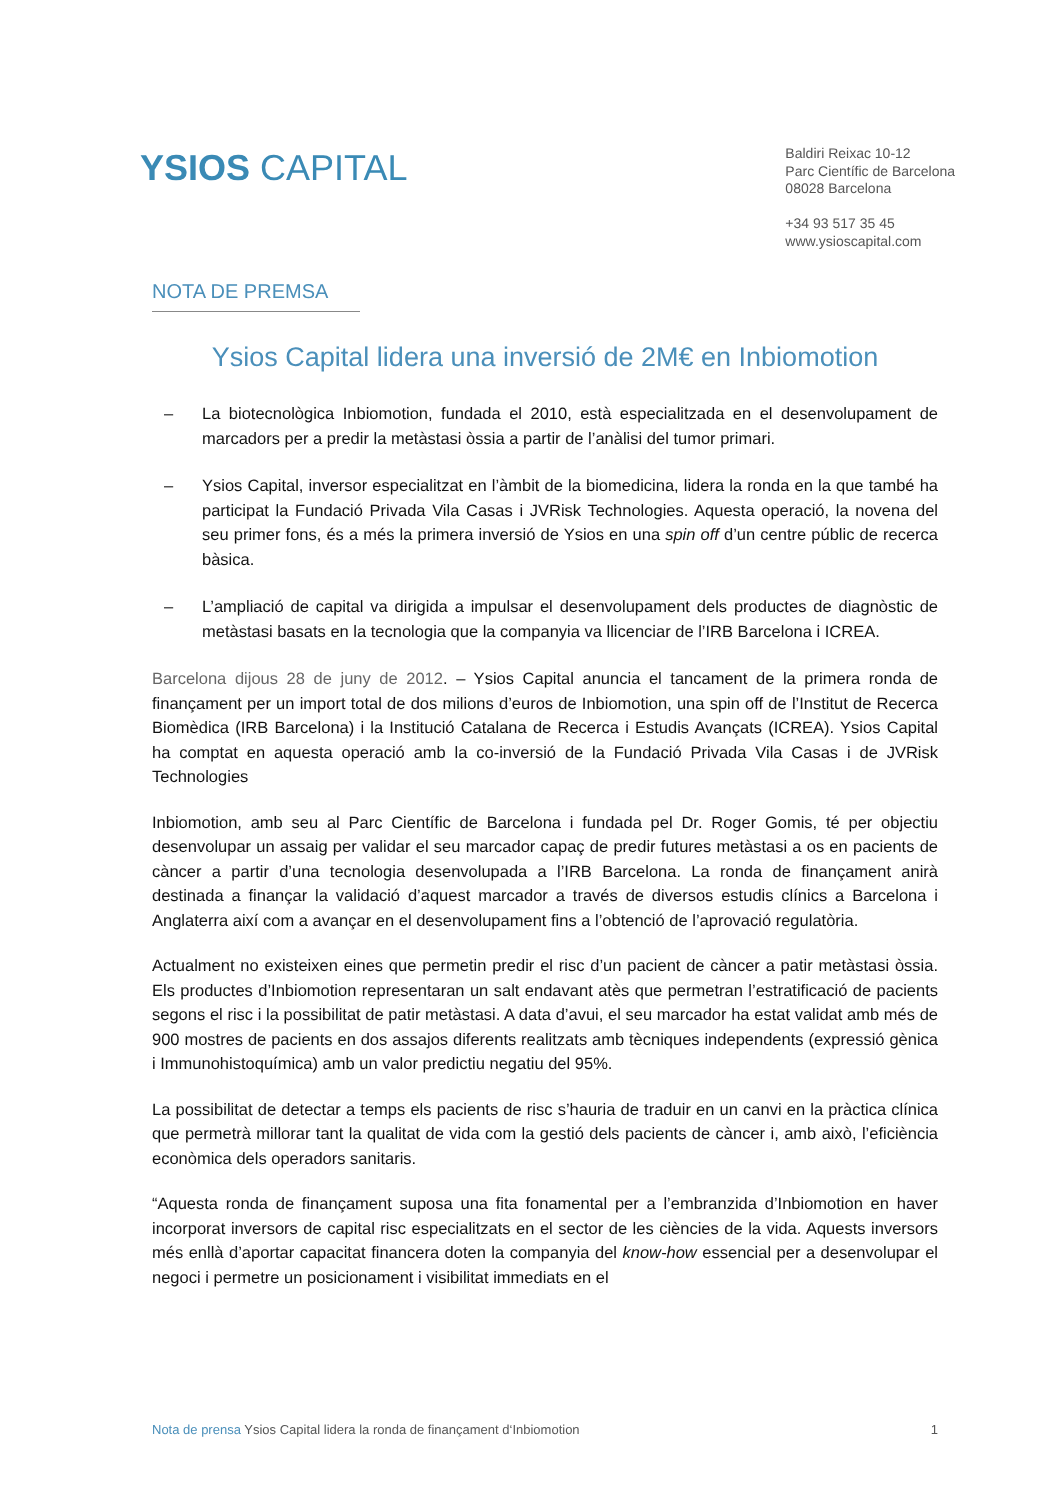YSIOS CAPITAL
Baldiri Reixac 10-12
Parc Científic de Barcelona
08028 Barcelona
+34 93 517 35 45
www.ysioscapital.com
NOTA DE PREMSA
Ysios Capital lidera una inversió de 2M€ en Inbiomotion
– La biotecnològica Inbiomotion, fundada el 2010, està especialitzada en el desenvolupament de marcadors per a predir la metàstasi òssia a partir de l’anàlisi del tumor primari.
– Ysios Capital, inversor especialitzat en l’àmbit de la biomedicina, lidera la ronda en la que també ha participat la Fundació Privada Vila Casas i JVRisk Technologies. Aquesta operació, la novena del seu primer fons, és a més la primera inversió de Ysios en una spin off d’un centre públic de recerca bàsica.
– L’ampliació de capital va dirigida a impulsar el desenvolupament dels productes de diagnòstic de metàstasi basats en la tecnologia que la companyia va llicenciar de l’IRB Barcelona i ICREA.
Barcelona dijous 28 de juny de 2012. – Ysios Capital anuncia el tancament de la primera ronda de finançament per un import total de dos milions d’euros de Inbiomotion, una spin off de l’Institut de Recerca Biomèdica (IRB Barcelona) i la Institució Catalana de Recerca i Estudis Avançats (ICREA). Ysios Capital ha comptat en aquesta operació amb la co-inversió de la Fundació Privada Vila Casas i de JVRisk Technologies
Inbiomotion, amb seu al Parc Científic de Barcelona i fundada pel Dr. Roger Gomis, té per objectiu desenvolupar un assaig per validar el seu marcador capaç de predir futures metàstasi a os en pacients de càncer a partir d’una tecnologia desenvolupada a l’IRB Barcelona. La ronda de finançament anirà destinada a finançar la validació d’aquest marcador a través de diversos estudis clínics a Barcelona i Anglaterra així com a avançar en el desenvolupament fins a l’obtenció de l’aprovació regulatòria.
Actualment no existeixen eines que permetin predir el risc d’un pacient de càncer a patir metàstasi òssia. Els productes d’Inbiomotion representaran un salt endavant atès que permetran l’estratificació de pacients segons el risc i la possibilitat de patir metàstasi. A data d’avui, el seu marcador ha estat validat amb més de 900 mostres de pacients en dos assajos diferents realitzats amb tècniques independents (expressió gènica i Immunohistoquímica) amb un valor predictiu negatiu del 95%.
La possibilitat de detectar a temps els pacients de risc s’hauria de traduir en un canvi en la pràctica clínica que permetrà millorar tant la qualitat de vida com la gestió dels pacients de càncer i, amb això, l’eficiència econòmica dels operadors sanitaris.
“Aquesta ronda de finançament suposa una fita fonamental per a l’embranzida d’Inbiomotion en haver incorporat inversors de capital risc especialitzats en el sector de les ciències de la vida. Aquests inversors més enllà d’aportar capacitat financera doten la companyia del know-how essencial per a desenvolupar el negoci i permetre un posicionament i visibilitat immediats en el
Nota de prensa Ysios Capital lidera la ronda de finançament d‘Inbiomotion 1